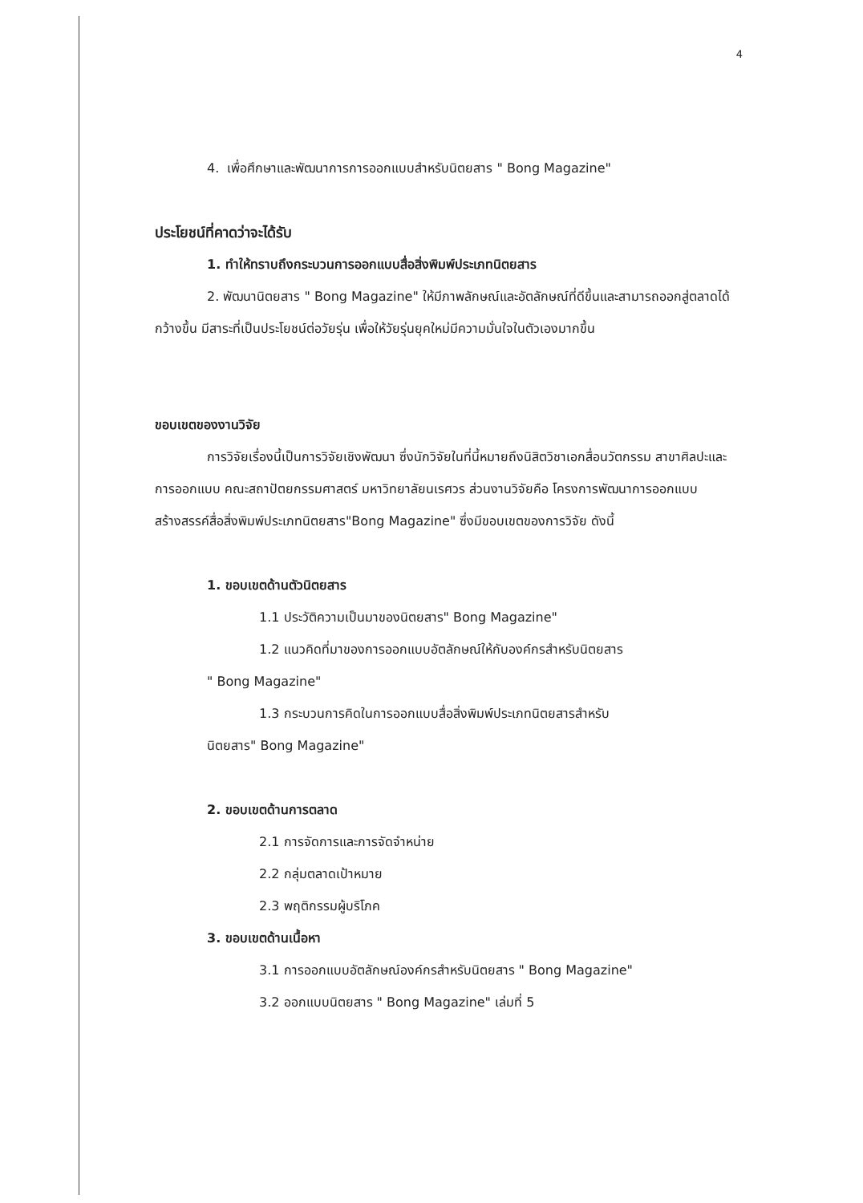4
4. เพื่อศึกษาและพัฒนาการการออกแบบสำหรับนิตยสาร " Bong Magazine"
ประโยชน์ที่คาดว่าจะได้รับ
1. ทำให้ทราบถึงกระบวนการออกแบบสื่อสิ่งพิมพ์ประเภทนิตยสาร
2. พัฒนานิตยสาร " Bong Magazine" ให้มีภาพลักษณ์และอัตลักษณ์ที่ดีขึ้นและสามารถออกสู่ตลาดได้กว้างขึ้น มีสาระที่เป็นประโยชน์ต่อวัยรุ่น เพื่อให้วัยรุ่นยุคใหม่มีความมั่นใจในตัวเองมากขึ้น
ขอบเขตของงานวิจัย
การวิจัยเรื่องนี้เป็นการวิจัยเชิงพัฒนา ซึ่งนักวิจัยในที่นี้หมายถึงนิสิตวิชาเอกสื่อนวัตกรรม สาขาศิลปะและการออกแบบ คณะสถาปัตยกรรมศาสตร์ มหาวิทยาลัยนเรศวร ส่วนงานวิจัยคือ โครงการพัฒนาการออกแบบสร้างสรรค์สื่อสิ่งพิมพ์ประเภทนิตยสาร"Bong Magazine" ซึ่งมีขอบเขตของการวิจัย ดังนี้
1. ขอบเขตด้านตัวนิตยสาร
1.1 ประวัติความเป็นมาของนิตยสาร" Bong Magazine"
1.2 แนวคิดที่มาของการออกแบบอัตลักษณ์ให้กับองค์กรสำหรับนิตยสาร
" Bong Magazine"
1.3 กระบวนการคิดในการออกแบบสื่อสิ่งพิมพ์ประเภทนิตยสารสำหรับ
นิตยสาร" Bong Magazine"
2. ขอบเขตด้านการตลาด
2.1 การจัดการและการจัดจำหน่าย
2.2 กลุ่มตลาดเป้าหมาย
2.3 พฤติกรรมผู้บริโภค
3. ขอบเขตด้านเนื้อหา
3.1 การออกแบบอัตลักษณ์องค์กรสำหรับนิตยสาร " Bong Magazine"
3.2 ออกแบบนิตยสาร " Bong Magazine" เล่มที่ 5